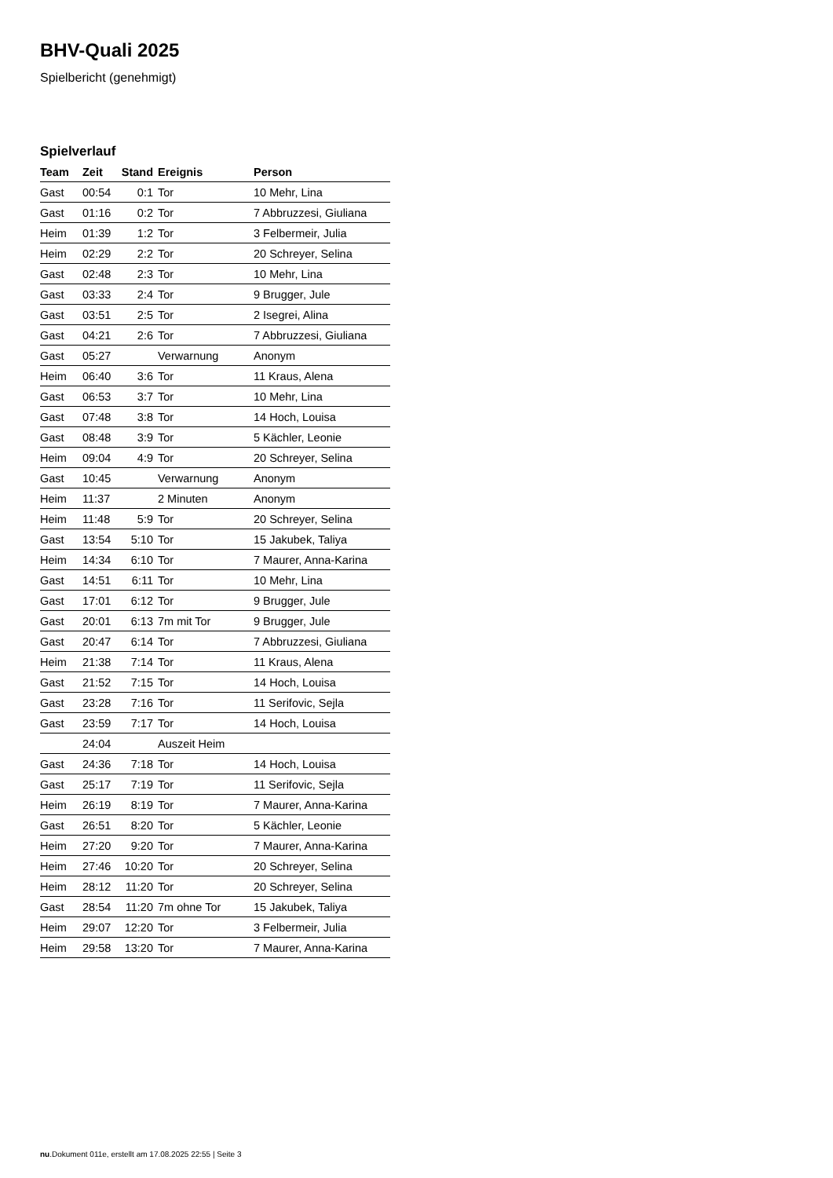BHV-Quali 2025
Spielbericht (genehmigt)
Spielverlauf
| Team | Zeit | Stand | Ereignis | Person |
| --- | --- | --- | --- | --- |
| Gast | 00:54 | 0:1 | Tor | 10 Mehr, Lina |
| Gast | 01:16 | 0:2 | Tor | 7 Abbruzzesi, Giuliana |
| Heim | 01:39 | 1:2 | Tor | 3 Felbermeir, Julia |
| Heim | 02:29 | 2:2 | Tor | 20 Schreyer, Selina |
| Gast | 02:48 | 2:3 | Tor | 10 Mehr, Lina |
| Gast | 03:33 | 2:4 | Tor | 9 Brugger, Jule |
| Gast | 03:51 | 2:5 | Tor | 2 Isegrei, Alina |
| Gast | 04:21 | 2:6 | Tor | 7 Abbruzzesi, Giuliana |
| Gast | 05:27 | | Verwarnung | Anonym |
| Heim | 06:40 | 3:6 | Tor | 11 Kraus, Alena |
| Gast | 06:53 | 3:7 | Tor | 10 Mehr, Lina |
| Gast | 07:48 | 3:8 | Tor | 14 Hoch, Louisa |
| Gast | 08:48 | 3:9 | Tor | 5 Kächler, Leonie |
| Heim | 09:04 | 4:9 | Tor | 20 Schreyer, Selina |
| Gast | 10:45 | | Verwarnung | Anonym |
| Heim | 11:37 | | 2 Minuten | Anonym |
| Heim | 11:48 | 5:9 | Tor | 20 Schreyer, Selina |
| Gast | 13:54 | 5:10 | Tor | 15 Jakubek, Taliya |
| Heim | 14:34 | 6:10 | Tor | 7 Maurer, Anna-Karina |
| Gast | 14:51 | 6:11 | Tor | 10 Mehr, Lina |
| Gast | 17:01 | 6:12 | Tor | 9 Brugger, Jule |
| Gast | 20:01 | 6:13 | 7m mit Tor | 9 Brugger, Jule |
| Gast | 20:47 | 6:14 | Tor | 7 Abbruzzesi, Giuliana |
| Heim | 21:38 | 7:14 | Tor | 11 Kraus, Alena |
| Gast | 21:52 | 7:15 | Tor | 14 Hoch, Louisa |
| Gast | 23:28 | 7:16 | Tor | 11 Serifovic, Sejla |
| Gast | 23:59 | 7:17 | Tor | 14 Hoch, Louisa |
| | 24:04 | | Auszeit Heim | |
| Gast | 24:36 | 7:18 | Tor | 14 Hoch, Louisa |
| Gast | 25:17 | 7:19 | Tor | 11 Serifovic, Sejla |
| Heim | 26:19 | 8:19 | Tor | 7 Maurer, Anna-Karina |
| Gast | 26:51 | 8:20 | Tor | 5 Kächler, Leonie |
| Heim | 27:20 | 9:20 | Tor | 7 Maurer, Anna-Karina |
| Heim | 27:46 | 10:20 | Tor | 20 Schreyer, Selina |
| Heim | 28:12 | 11:20 | Tor | 20 Schreyer, Selina |
| Gast | 28:54 | 11:20 | 7m ohne Tor | 15 Jakubek, Taliya |
| Heim | 29:07 | 12:20 | Tor | 3 Felbermeir, Julia |
| Heim | 29:58 | 13:20 | Tor | 7 Maurer, Anna-Karina |
nu.Dokument 011e, erstellt am 17.08.2025 22:55 | Seite 3